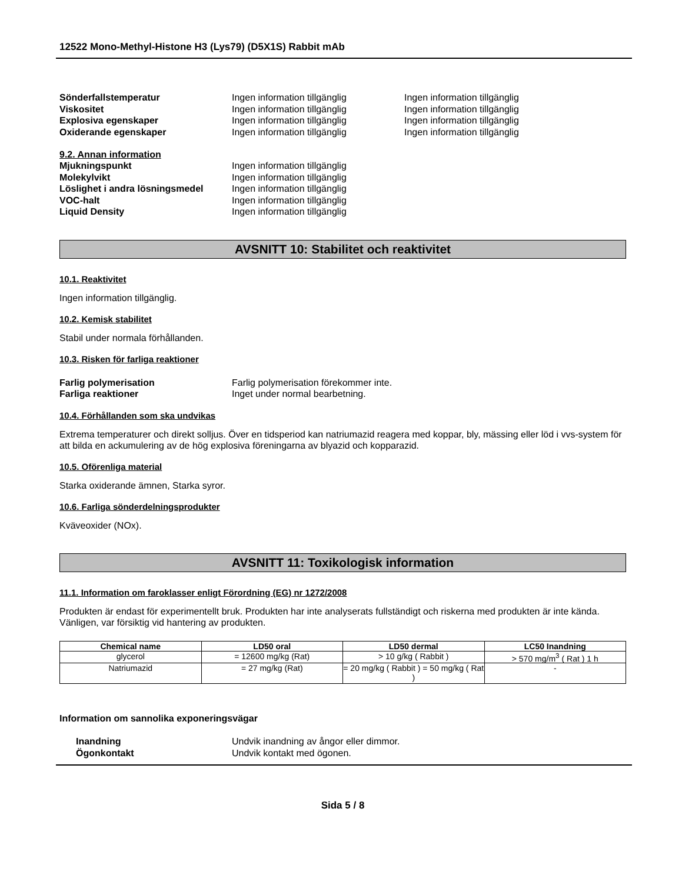12522 Mono-Methyl-Histone H3 (Lys79) (D5X1S) Rabbit mAb
Sönderfallstemperatur Ingen information tillgänglig Ingen information tillgänglig Viskositet Ingen information tillgänglig Ingen information tillgänglig Explosiva egenskaper Ingen information tillgänglig Ingen information tillgänglig Oxiderande egenskaper Ingen information tillgänglig Ingen information tillgänglig
9.2. Annan information
Mjukningspunkt Ingen information tillgänglig Molekylvikt Ingen information tillgänglig Löslighet i andra lösningsmedel Ingen information tillgänglig VOC-halt Ingen information tillgänglig Liquid Density Ingen information tillgänglig
AVSNITT 10: Stabilitet och reaktivitet
10.1. Reaktivitet
Ingen information tillgänglig.
10.2. Kemisk stabilitet
Stabil under normala förhållanden.
10.3. Risken för farliga reaktioner
Farlig polymerisation Farlig polymerisation förekommer inte. Farliga reaktioner Inget under normal bearbetning.
10.4. Förhållanden som ska undvikas
Extrema temperaturer och direkt solljus. Över en tidsperiod kan natriumazid reagera med koppar, bly, mässing eller löd i vvs-system för att bilda en ackumulering av de hög explosiva föreningarna av blyazid och kopparazid.
10.5. Oförenliga material
Starka oxiderande ämnen, Starka syror.
10.6. Farliga sönderdelningsprodukter
Kväveoxider (NOx).
AVSNITT 11: Toxikologisk information
11.1. Information om faroklasser enligt Förordning (EG) nr 1272/2008
Produkten är endast för experimentellt bruk. Produkten har inte analyserats fullständigt och riskerna med produkten är inte kända. Vänligen, var försiktig vid hantering av produkten.
| Chemical name | LD50 oral | LD50 dermal | LC50 Inandning |
| --- | --- | --- | --- |
| glycerol | = 12600 mg/kg (Rat) | > 10 g/kg ( Rabbit ) | > 570 mg/m<sup>3</sup> ( Rat ) 1 h |
| Natriumazid | = 27 mg/kg (Rat) | = 20 mg/kg ( Rabbit ) = 50 mg/kg ( Rat ) | - |
Information om sannolika exponeringsvägar
Inandning Undvik inandning av ångor eller dimmor. Ögonkontakt Undvik kontakt med ögonen.
Sida 5 / 8